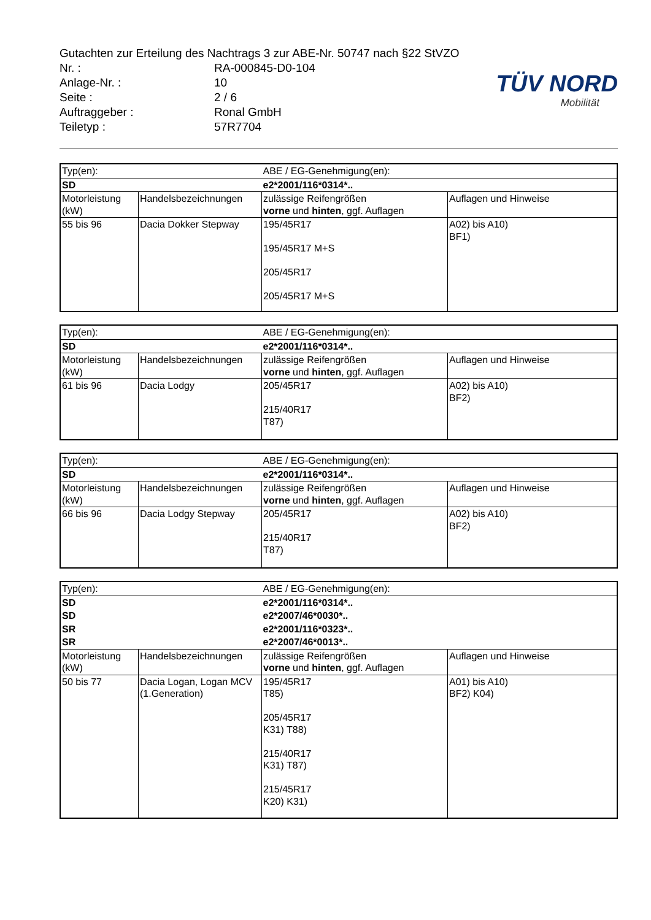Gutachten zur Erteilung des Nachtrags 3 zur ABE-Nr. 50747 nach §22 StVZO
Nr. : RA-000845-D0-104
Anlage-Nr. : 10
Seite : 2 / 6
Auftraggeber : Ronal GmbH
Teiletyp : 57R7704
TÜV NORD
Mobilität
| Typ(en): | | ABE / EG-Genehmigung(en): | |
| SD | | e2*2001/116*0314*.. | |
| Motorleistung (kW) | Handelsbezeichnungen | zulässige Reifengrößen vorne und hinten , ggf. Auflagen | Auflagen und Hinweise |
| 55 bis 96 | Dacia Dokker Stepway | 195/45R17 195/45R17 M+S 205/45R17 205/45R17 M+S | A02) bis A10) BF1) |
| Typ(en): | | ABE / EG-Genehmigung(en): | |
| SD | | e2*2001/116*0314*.. | |
| Motorleistung (kW) | Handelsbezeichnungen | zulässige Reifengrößen vorne und hinten , ggf. Auflagen | Auflagen und Hinweise |
| 61 bis 96 | Dacia Lodgy | 205/45R17 215/40R17 T87) | A02) bis A10) BF2) |
| Typ(en): | | ABE / EG-Genehmigung(en): | |
| SD | | e2*2001/116*0314*.. | |
| Motorleistung (kW) | Handelsbezeichnungen | zulässige Reifengrößen vorne und hinten , ggf. Auflagen | Auflagen und Hinweise |
| 66 bis 96 | Dacia Lodgy Stepway | 205/45R17 215/40R17 T87) | A02) bis A10) BF2) |
| Typ(en): | | ABE / EG-Genehmigung(en): | |
| SD | | e2*2001/116*0314*.. | |
| SD | | e2*2007/46*0030*.. | |
| SR | | e2*2001/116*0323*.. | |
| SR | | e2*2007/46*0013*.. | |
| Motorleistung (kW) | Handelsbezeichnungen | zulässige Reifengrößen vorne und hinten , ggf. Auflagen | Auflagen und Hinweise |
| 50 bis 77 | Dacia Logan, Logan MCV (1.Generation) | 195/45R17 T85) 205/45R17 K31) T88) 215/40R17 K31) T87) 215/45R17 K20) K31) | A01) bis A10) BF2) K04) |